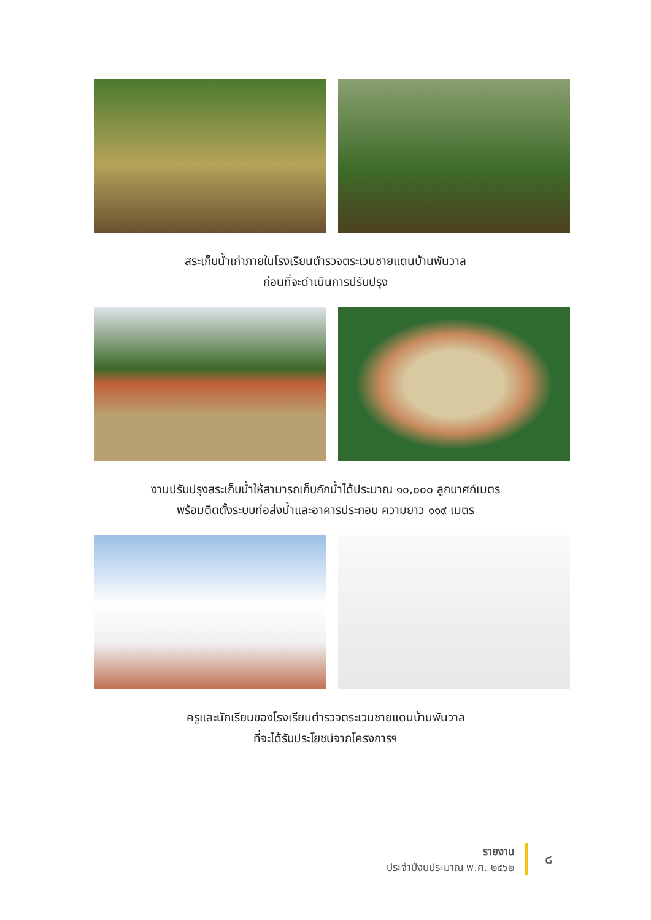สระเก็บน้ำเก่าภายในโรงเรียนตำรวจตระเวนชายแดนบ้านพันวาล
ก่อนที่จะดำเนินการปรับปรุง
งานปรับปรุงสระเก็บน้ำให้สามารถเก็บกักน้ำได้ประมาณ ๑๐,๐๐๐ ลูกบาศก์เมตร
พร้อมติดตั้งระบบท่อส่งน้ำและอาคารประกอบ ความยาว ๑๑๙ เมตร
ครูและนักเรียนของโรงเรียนตำรวจตระเวนชายแดนบ้านพันวาล
ที่จะได้รับประโยชน์จากโครงการฯ
รายงาน
ประจำปีงบประมาณ พ.ศ. ๒๕๖๒
๘